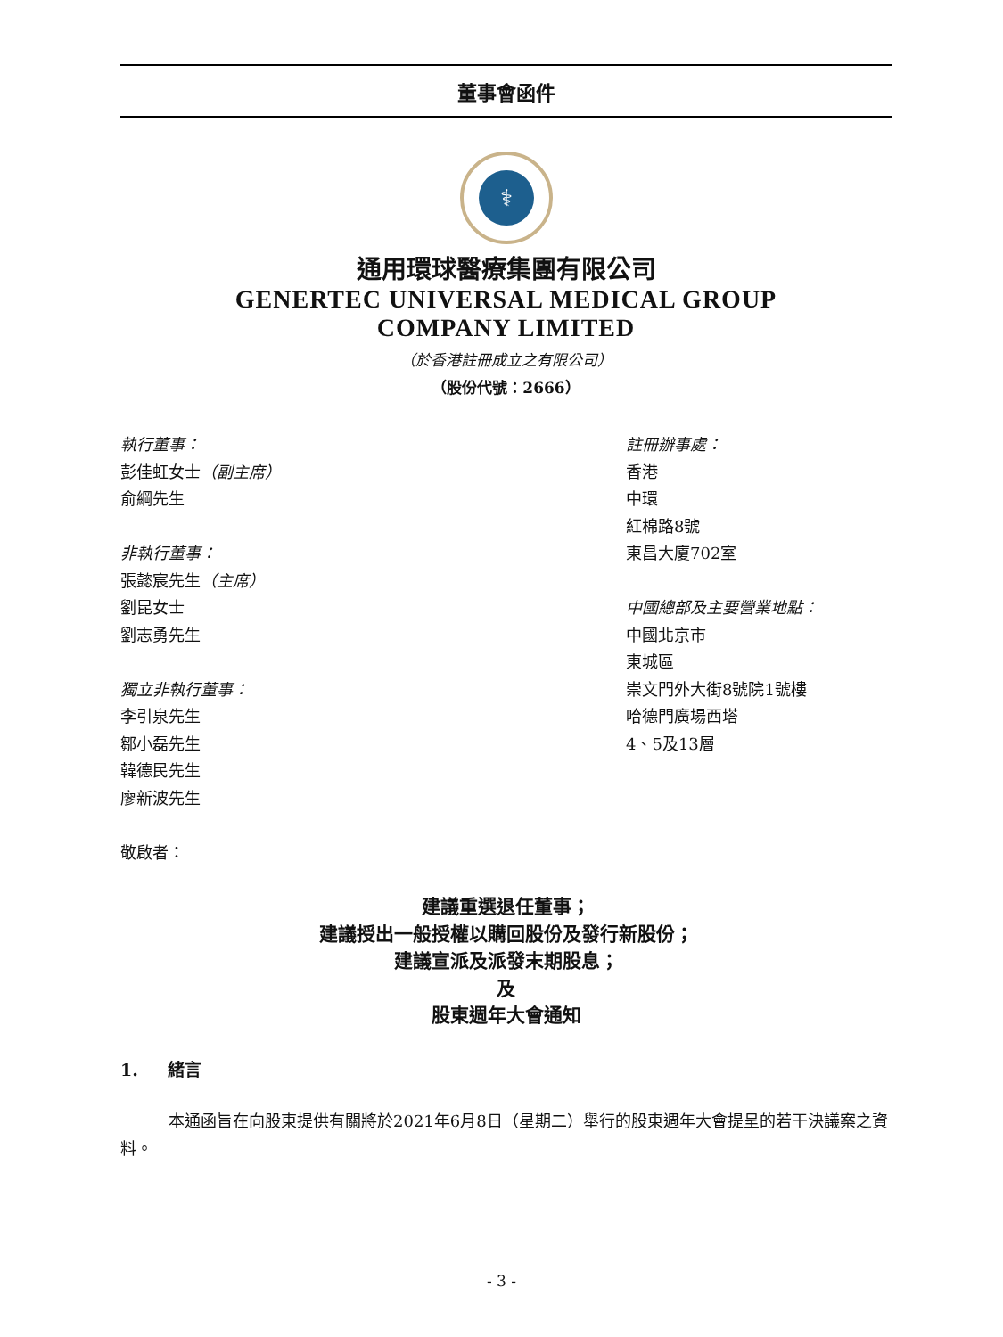董事會函件
⚕
通用環球醫療集團有限公司
GENERTEC UNIVERSAL MEDICAL GROUP
COMPANY LIMITED
（於香港註冊成立之有限公司）
（股份代號：2666）
執行董事：
彭佳虹女士（副主席）
俞綱先生
非執行董事：
張懿宸先生（主席）
劉昆女士
劉志勇先生
獨立非執行董事：
李引泉先生
鄒小磊先生
韓德民先生
廖新波先生
敬啟者：
註冊辦事處：
香港
中環
紅棉路8號
東昌大廈702室
中國總部及主要營業地點：
中國北京市
東城區
崇文門外大街8號院1號樓
哈德門廣場西塔
4、5及13層
建議重選退任董事；
建議授出一般授權以購回股份及發行新股份；
建議宣派及派發末期股息；
及
股東週年大會通知
1. 緒言
本通函旨在向股東提供有關將於2021年6月8日（星期二）舉行的股東週年大會提呈的若干決議案之資料。
- 3 -